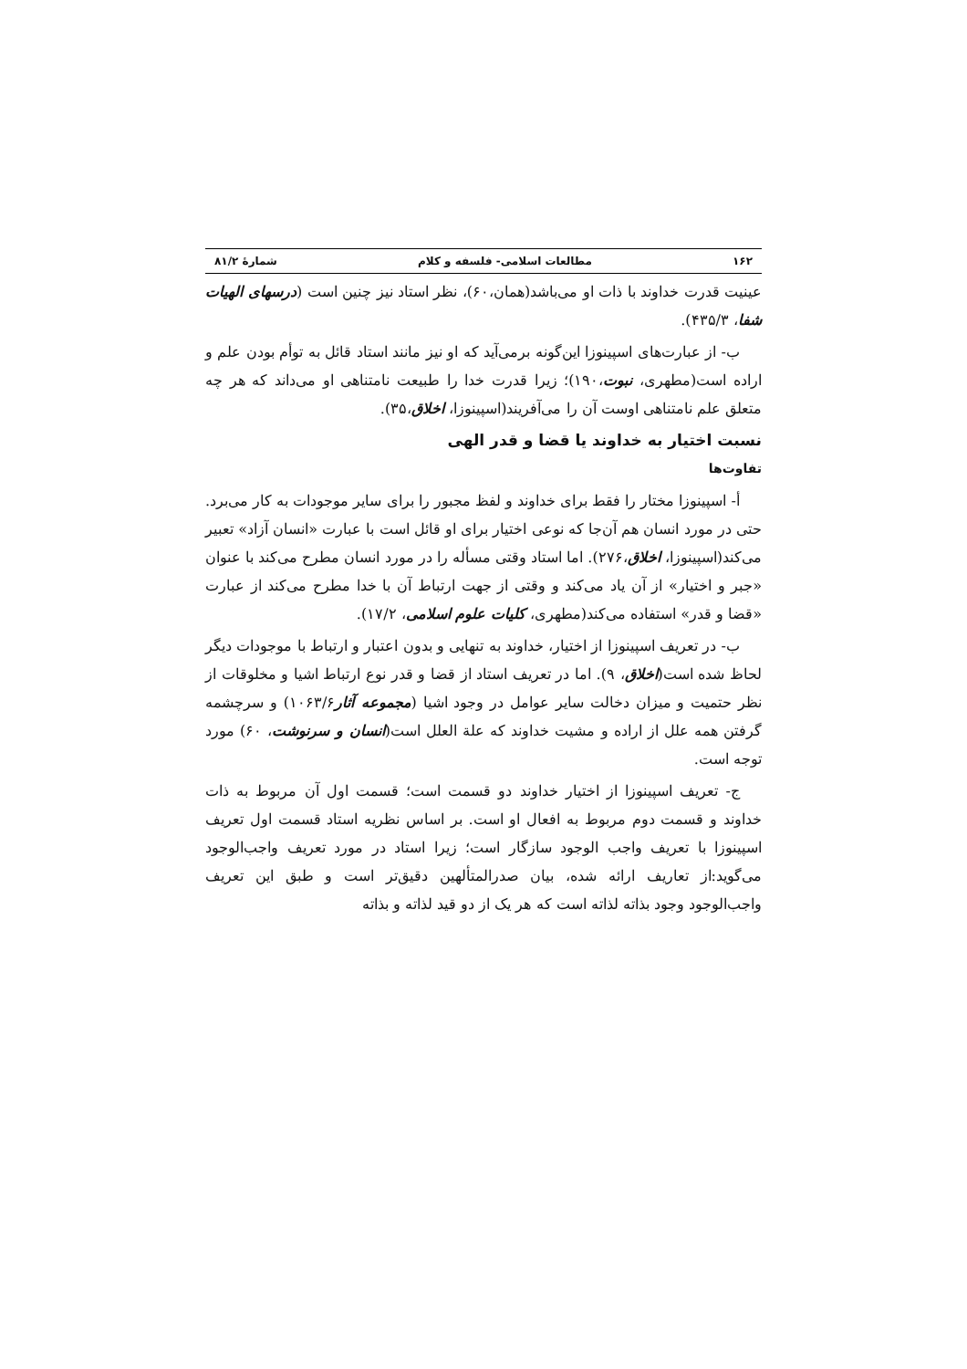۱۶۲ مطالعات اسلامی- فلسفه و کلام شمارهٔ ۸۱/۲
عینیت قدرت خداوند با ذات او می‌باشد(همان،۶۰)، نظر استاد نیز چنین است (درسهای الهیات شفا، ۴۳۵/۳).
ب- از عبارت‌های اسپینوزا این‌گونه برمی‌آید که او نیز مانند استاد قائل به توأم بودن علم و اراده است(مطهری، نبوت،۱۹۰)؛ زیرا قدرت خدا را طبیعت نامتناهی او می‌داند که هر چه متعلق علم نامتناهی اوست آن را می‌آفریند(اسپینوزا، اخلاق،۳۵).
نسبت اختیار به خداوند یا قضا و قدر الهی
تفاوت‌ها
أ- اسپینوزا مختار را فقط برای خداوند و لفظ مجبور را برای سایر موجودات به کار می‌برد. حتی در مورد انسان هم آن‌جا که نوعی اختیار برای او قائل است با عبارت «انسان آزاد» تعبیر می‌کند(اسپینوزا، اخلاق،۲۷۶). اما استاد وقتی مسأله را در مورد انسان مطرح می‌کند با عنوان «جبر و اختیار» از آن یاد می‌کند و وقتی از جهت ارتباط آن با خدا مطرح می‌کند از عبارت «قضا و قدر» استفاده می‌کند(مطهری، کلیات علوم اسلامی، ۱۷/۲).
ب- در تعریف اسپینوزا از اختیار، خداوند به تنهایی و بدون اعتبار و ارتباط با موجودات دیگر لحاظ شده است(اخلاق، ۹). اما در تعریف استاد از قضا و قدر نوع ارتباط اشیا و مخلوقات از نظر حتمیت و میزان دخالت سایر عوامل در وجود اشیا (مجموعه آثار۱۰۶۳/۶) و سرچشمه گرفتن همه علل از اراده و مشیت خداوند که علة العلل است(انسان و سرنوشت، ۶۰) مورد توجه است.
ج- تعریف اسپینوزا از اختیار خداوند دو قسمت است؛ قسمت اول آن مربوط به ذات خداوند و قسمت دوم مربوط به افعال او است. بر اساس نظریه استاد قسمت اول تعریف اسپینوزا با تعریف واجب الوجود سازگار است؛ زیرا استاد در مورد تعریف واجب‌الوجود می‌گوید:از تعاریف ارائه شده، بیان صدرالمتألهین دقیق‌تر است و طبق این تعریف واجب‌الوجود وجود بذاته لذاته است که هر یک از دو قید لذاته و بذاته